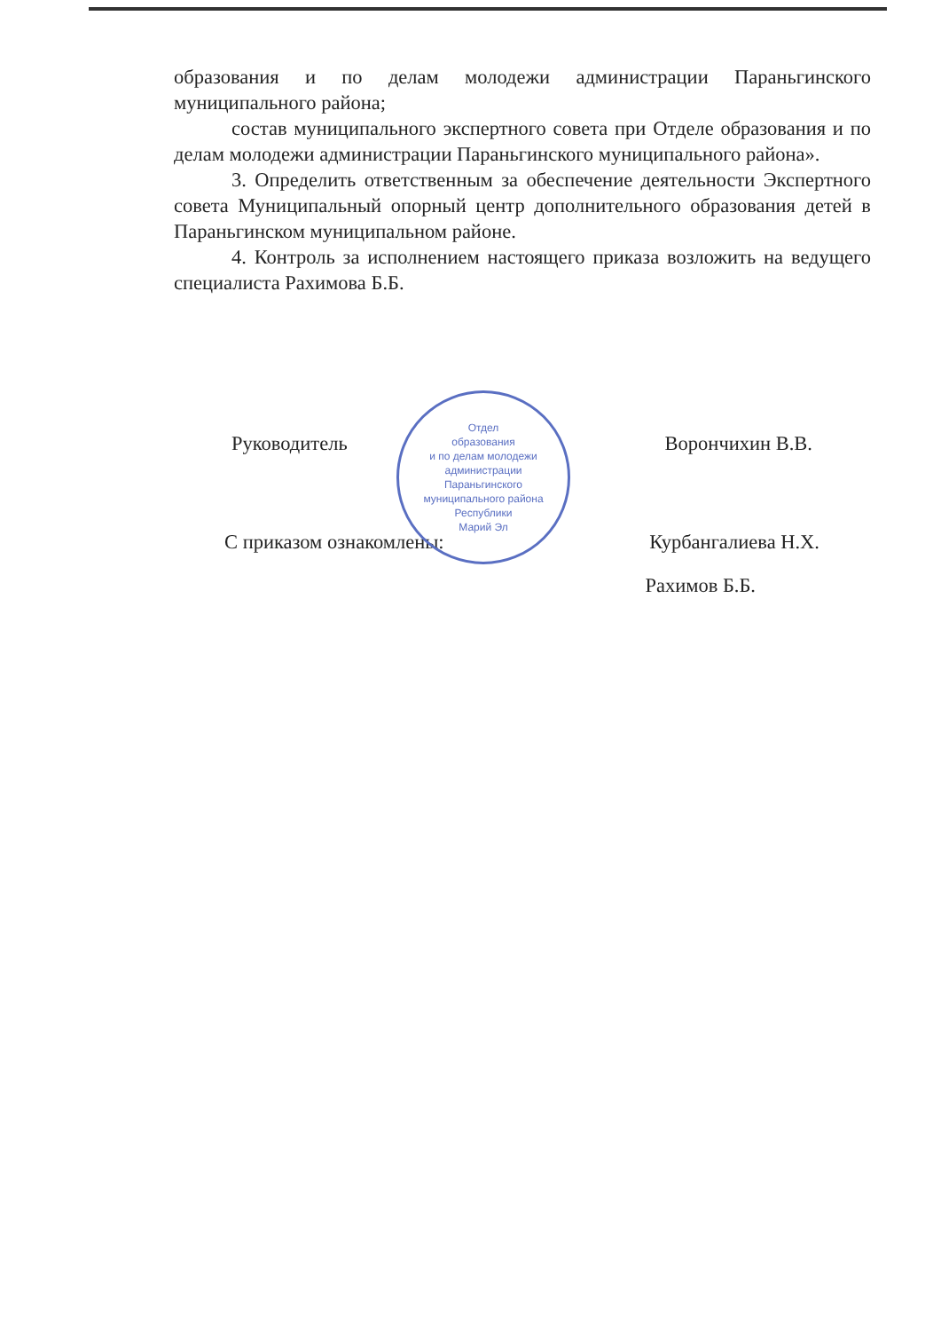образования и по делам молодежи администрации Параньгинского муниципального района;
состав муниципального экспертного совета при Отделе образования и по делам молодежи администрации Параньгинского муниципального района».
3. Определить ответственным за обеспечение деятельности Экспертного совета Муниципальный опорный центр дополнительного образования детей в Параньгинском муниципальном районе.
4. Контроль за исполнением настоящего приказа возложить на ведущего специалиста Рахимова Б.Б.
Руководитель Ворончихин В.В.
С приказом ознакомлены: Курбангалиева Н.Х.
Рахимов Б.Б.
Отдел
образования
и по делам молодежи
администрации
Параньгинского
муниципального района
Республики
Марий Эл